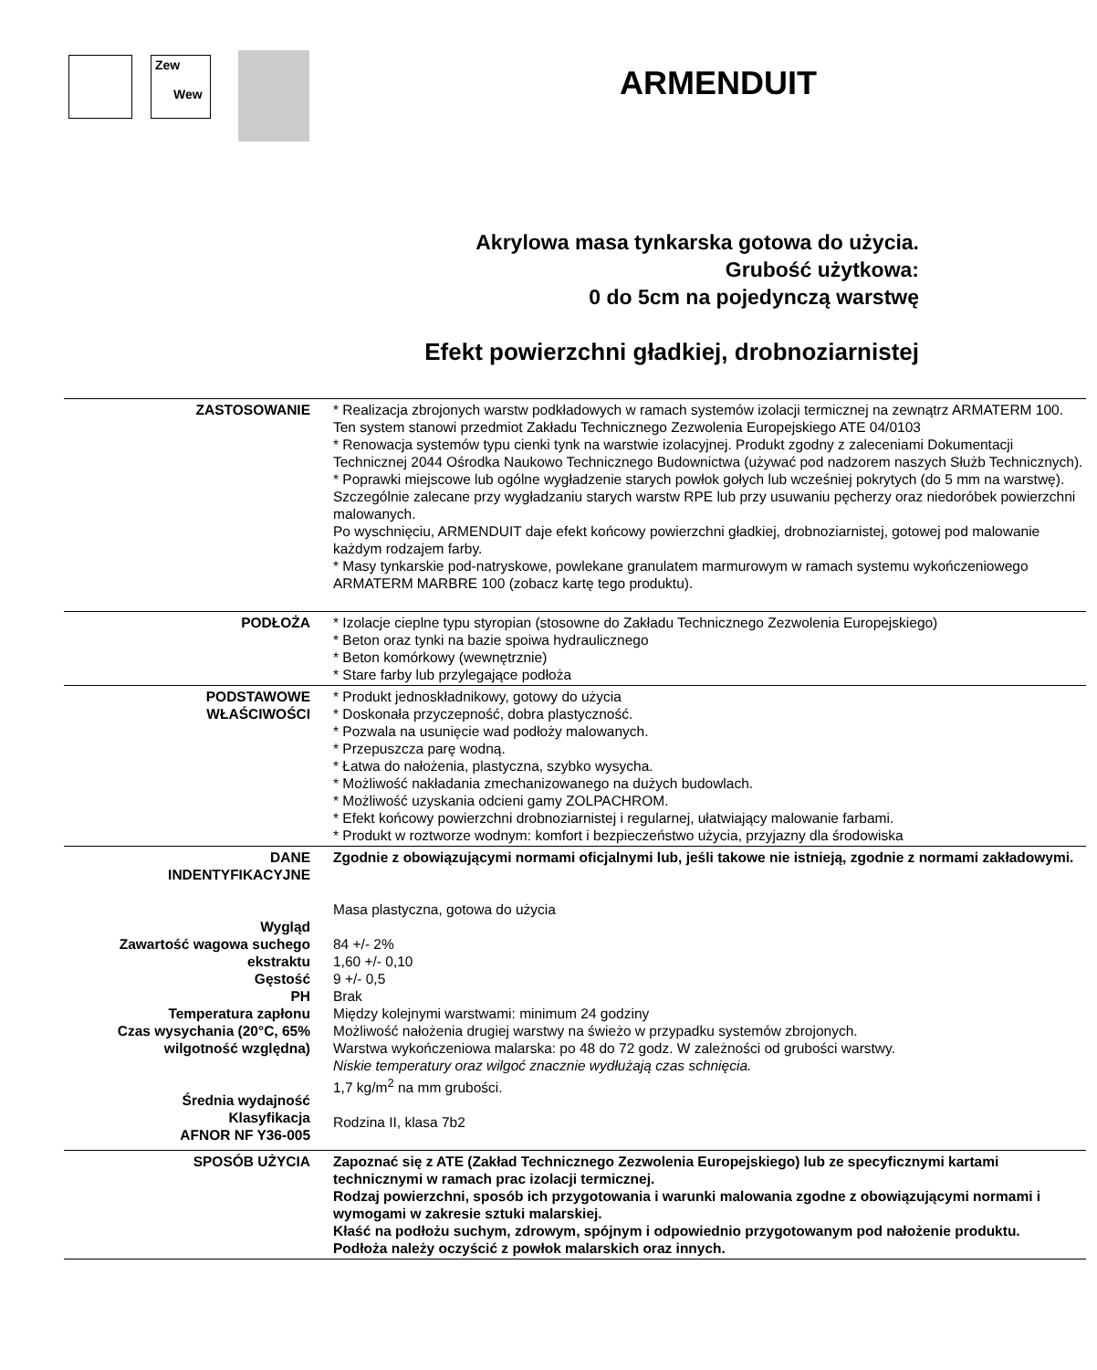Zew
Wew
ARMENDUIT
Akrylowa masa tynkarska gotowa do użycia.
Grubość użytkowa:
0 do 5cm na pojedynczą warstwę
Efekt powierzchni gładkiej, drobnoziarnistej
| ZASTOSOWANIE | * Realizacja zbrojonych warstw podkładowych w ramach systemów izolacji termicznej na zewnątrz ARMATERM 100. Ten system stanowi przedmiot Zakładu Technicznego Zezwolenia Europejskiego ATE 04/0103 * Renowacja systemów typu cienki tynk na warstwie izolacyjnej. Produkt zgodny z zaleceniami Dokumentacji Technicznej 2044 Ośrodka Naukowo Technicznego Budownictwa (używać pod nadzorem naszych Służb Technicznych). * Poprawki miejscowe lub ogólne wygładzenie starych powłok gołych lub wcześniej pokrytych (do 5 mm na warstwę). Szczególnie zalecane przy wygładzaniu starych warstw RPE lub przy usuwaniu pęcherzy oraz niedoróbek powierzchni malowanych. Po wyschnięciu, ARMENDUIT daje efekt końcowy powierzchni gładkiej, drobnoziarnistej, gotowej pod malowanie każdym rodzajem farby. * Masy tynkarskie pod-natryskowe, powlekane granulatem marmurowym w ramach systemu wykończeniowego ARMATERM MARBRE 100 (zobacz kartę tego produktu). |
| PODŁOŻA | * Izolacje cieplne typu styropian (stosowne do Zakładu Technicznego Zezwolenia Europejskiego) * Beton oraz tynki na bazie spoiwa hydraulicznego * Beton komórkowy (wewnętrznie) * Stare farby lub przylegające podłoża |
| PODSTAWOWE WŁAŚCIWOŚCI | * Produkt jednoskładnikowy, gotowy do użycia * Doskonała przyczepność, dobra plastyczność. * Pozwala na usunięcie wad podłoży malowanych. * Przepuszcza parę wodną. * Łatwa do nałożenia, plastyczna, szybko wysycha. * Możliwość nakładania zmechanizowanego na dużych budowlach. * Możliwość uzyskania odcieni gamy ZOLPACHROM. * Efekt końcowy powierzchni drobnoziarnistej i regularnej, ułatwiający malowanie farbami. * Produkt w roztworze wodnym: komfort i bezpieczeństwo użycia, przyjazny dla środowiska |
| DANE INDENTYFIKACYJNE Wygląd Zawartość wagowa suchego ekstraktu Gęstość PH Temperatura zapłonu Czas wysychania (20°C, 65% wilgotność względna) Średnia wydajność Klasyfikacja AFNOR NF Y36-005 | Zgodnie z obowiązującymi normami oficjalnymi lub, jeśli takowe nie istnieją, zgodnie z normami zakładowymi. Masa plastyczna, gotowa do użycia 84 +/- 2% 1,60 +/- 0,10 9 +/- 0,5 Brak Między kolejnymi warstwami: minimum 24 godziny Możliwość nałożenia drugiej warstwy na świeżo w przypadku systemów zbrojonych. Warstwa wykończeniowa malarska: po 48 do 72 godz. W zależności od grubości warstwy. Niskie temperatury oraz wilgoć znacznie wydłużają czas schnięcia. 1,7 kg/m<sup>2</sup> na mm grubości. Rodzina II, klasa 7b2 |
| SPOSÓB UŻYCIA | Zapoznać się z ATE (Zakład Technicznego Zezwolenia Europejskiego) lub ze specyficznymi kartami technicznymi w ramach prac izolacji termicznej. Rodzaj powierzchni, sposób ich przygotowania i warunki malowania zgodne z obowiązującymi normami i wymogami w zakresie sztuki malarskiej. Kłaść na podłożu suchym, zdrowym, spójnym i odpowiednio przygotowanym pod nałożenie produktu. Podłoża należy oczyścić z powłok malarskich oraz innych. |